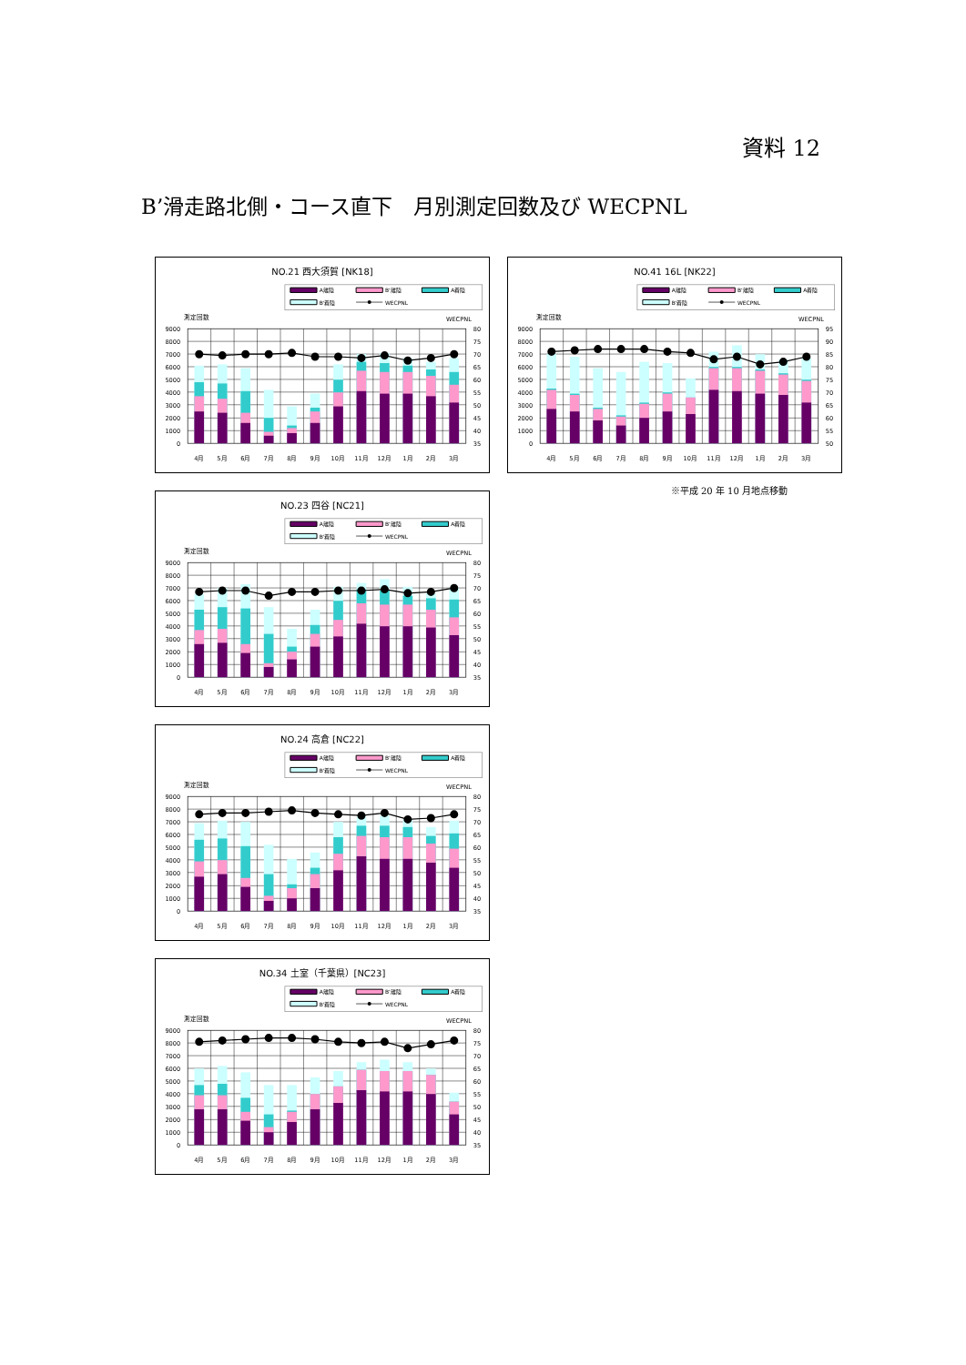資料 12
B’滑走路北側・コース直下　月別測定回数及び WECPNL
NO.21 西大須賀 [NK18]
A離陸
B'離陸
A着陸
B'着陸
WECPNL
測定回数
WECPNL
0
1000
2000
3000
4000
5000
6000
7000
8000
9000
35
40
45
50
55
60
65
70
75
80
4月
5月
6月
7月
8月
9月
10月
11月
12月
1月
2月
3月
NO.23 四谷 [NC21]
A離陸
B'離陸
A着陸
B'着陸
WECPNL
測定回数
WECPNL
0
1000
2000
3000
4000
5000
6000
7000
8000
9000
35
40
45
50
55
60
65
70
75
80
4月
5月
6月
7月
8月
9月
10月
11月
12月
1月
2月
3月
NO.24 高倉 [NC22]
A離陸
B'離陸
A着陸
B'着陸
WECPNL
測定回数
WECPNL
0
1000
2000
3000
4000
5000
6000
7000
8000
9000
35
40
45
50
55
60
65
70
75
80
4月
5月
6月
7月
8月
9月
10月
11月
12月
1月
2月
3月
NO.34 土室（千葉県）[NC23]
A離陸
B'離陸
A着陸
B'着陸
WECPNL
測定回数
WECPNL
0
1000
2000
3000
4000
5000
6000
7000
8000
9000
35
40
45
50
55
60
65
70
75
80
4月
5月
6月
7月
8月
9月
10月
11月
12月
1月
2月
3月
NO.41 16L [NK22]
A離陸
B'離陸
A着陸
B'着陸
WECPNL
測定回数
WECPNL
0
1000
2000
3000
4000
5000
6000
7000
8000
9000
50
55
60
65
70
75
80
85
90
95
4月
5月
6月
7月
8月
9月
10月
11月
12月
1月
2月
3月
※平成 20 年 10 月地点移動